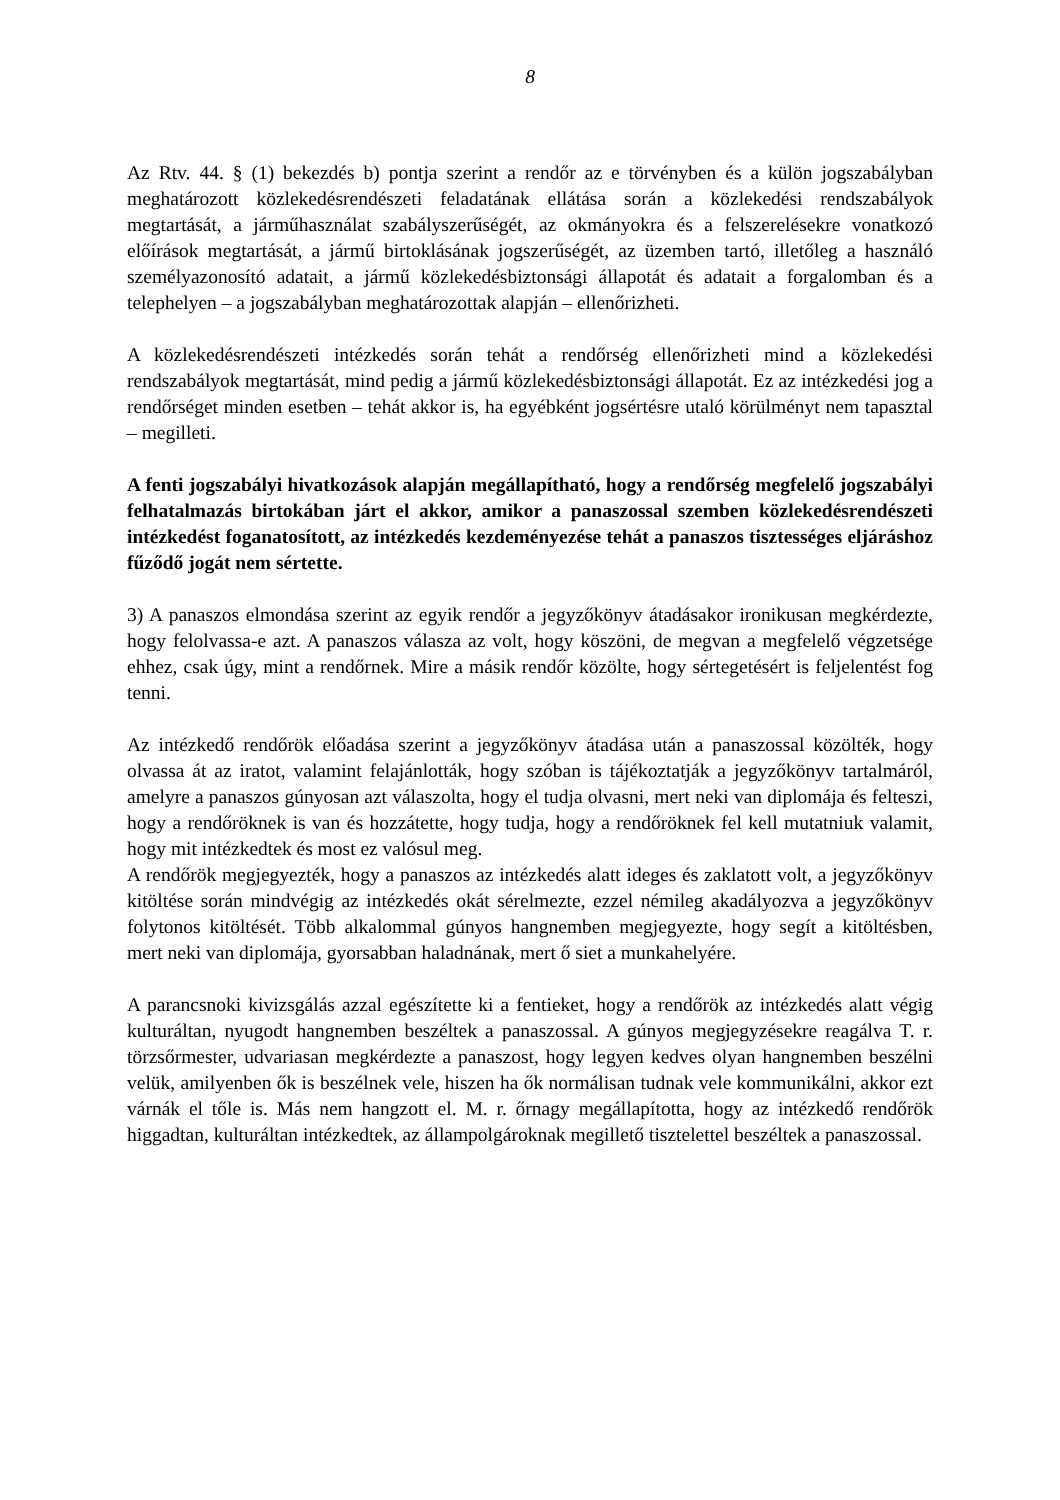8
Az Rtv. 44. § (1) bekezdés b) pontja szerint a rendőr az e törvényben és a külön jogszabályban meghatározott közlekedésrendészeti feladatának ellátása során a közlekedési rendszabályok megtartását, a járműhasználat szabályszerűségét, az okmányokra és a felszerelésekre vonatkozó előírások megtartását, a jármű birtoklásának jogszerűségét, az üzemben tartó, illetőleg a használó személyazonosító adatait, a jármű közlekedésbiztonsági állapotát és adatait a forgalomban és a telephelyen – a jogszabályban meghatározottak alapján – ellenőrizheti.
A közlekedésrendészeti intézkedés során tehát a rendőrség ellenőrizheti mind a közlekedési rendszabályok megtartását, mind pedig a jármű közlekedésbiztonsági állapotát. Ez az intézkedési jog a rendőrséget minden esetben – tehát akkor is, ha egyébként jogsértésre utaló körülményt nem tapasztal – megilleti.
A fenti jogszabályi hivatkozások alapján megállapítható, hogy a rendőrség megfelelő jogszabályi felhatalmazás birtokában járt el akkor, amikor a panaszossal szemben közlekedésrendészeti intézkedést foganatosított, az intézkedés kezdeményezése tehát a panaszos tisztességes eljáráshoz fűződő jogát nem sértette.
3) A panaszos elmondása szerint az egyik rendőr a jegyzőkönyv átadásakor ironikusan megkérdezte, hogy felolvassa-e azt. A panaszos válasza az volt, hogy köszöni, de megvan a megfelelő végzetsége ehhez, csak úgy, mint a rendőrnek. Mire a másik rendőr közölte, hogy sértegetésért is feljelentést fog tenni.
Az intézkedő rendőrök előadása szerint a jegyzőkönyv átadása után a panaszossal közölték, hogy olvassa át az iratot, valamint felajánlották, hogy szóban is tájékoztatják a jegyzőkönyv tartalmáról, amelyre a panaszos gúnyosan azt válaszolta, hogy el tudja olvasni, mert neki van diplomája és felteszi, hogy a rendőröknek is van és hozzátette, hogy tudja, hogy a rendőröknek fel kell mutatniuk valamit, hogy mit intézkedtek és most ez valósul meg.
A rendőrök megjegyezték, hogy a panaszos az intézkedés alatt ideges és zaklatott volt, a jegyzőkönyv kitöltése során mindvégig az intézkedés okát sérelmezte, ezzel némileg akadályozva a jegyzőkönyv folytonos kitöltését. Több alkalommal gúnyos hangnemben megjegyezte, hogy segít a kitöltésben, mert neki van diplomája, gyorsabban haladnának, mert ő siet a munkahelyére.
A parancsnoki kivizsgálás azzal egészítette ki a fentieket, hogy a rendőrök az intézkedés alatt végig kulturáltan, nyugodt hangnemben beszéltek a panaszossal. A gúnyos megjegyzésekre reagálva T. r. törzsőrmester, udvariasan megkérdezte a panaszost, hogy legyen kedves olyan hangnemben beszélni velük, amilyenben ők is beszélnek vele, hiszen ha ők normálisan tudnak vele kommunikálni, akkor ezt várnák el tőle is. Más nem hangzott el. M. r. őrnagy megállapította, hogy az intézkedő rendőrök higgadtan, kulturáltan intézkedtek, az állampolgároknak megillető tisztelettel beszéltek a panaszossal.